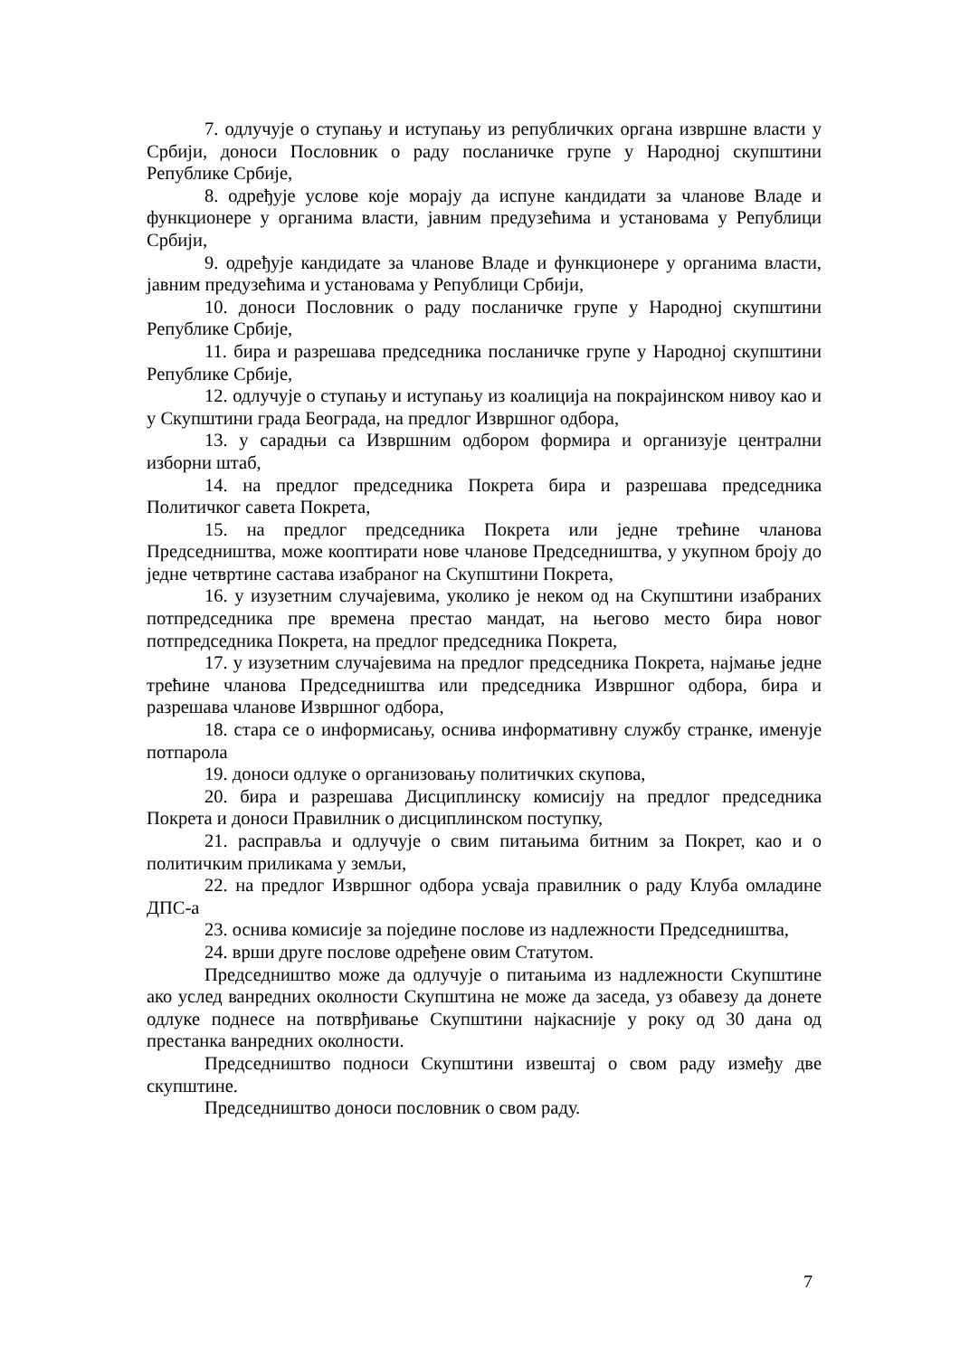7. одлучује о ступању и иступању из републичких органа извршне власти у Србији, доноси Пословник о раду посланичке групе у Народној скупштини Републике Србије,
8. одређује услове које морају да испуне кандидати за чланове Владе и функционере у органима власти, јавним предузећима и установама у Републици Србији,
9. одређује кандидате за чланове Владе и функционере у органима власти, јавним предузећима и установама у Републици Србији,
10. доноси Пословник о раду посланичке групе у Народној скупштини Републике Србије,
11. бира и разрешава председника посланичке групе у Народној скупштини Републике Србије,
12. одлучује о ступању и иступању из коалиција на покрајинском нивоу као и у Скупштини града Београда, на предлог Извршног одбора,
13. у сарадњи са Извршним одбором формира и организује централни изборни штаб,
14. на предлог председника Покрета бира и разрешава председника Политичког савета Покрета,
15. на предлог председника Покрета или једне трећине чланова Председништва, може кооптирати нове чланове Председништва, у укупном броју до једне четвртине састава изабраног на Скупштини Покрета,
16. у изузетним случајевима, уколико је неком од на Скупштини изабраних потпредседника пре времена престао мандат, на његово место бира новог потпредседника Покрета, на предлог председника Покрета,
17. у изузетним случајевима на предлог председника Покрета, најмање једне трећине чланова Председништва или председника Извршног одбора, бира и разрешава чланове Извршног одбора,
18. стара се о информисању, оснива информативну службу странке, именује потпарола
19. доноси одлуке о организовању политичких скупова,
20. бира и разрешава Дисциплинску комисију на предлог председника Покрета и доноси Правилник о дисциплинском поступку,
21. расправља и одлучује о свим питањима битним за Покрет, као и о политичким приликама у земљи,
22. на предлог Извршног одбора усваја правилник о раду Клуба омладине ДПС-а
23. оснива комисије за поједине послове из надлежности Председништва,
24. врши друге послове одређене овим Статутом.
Председништво може да одлучује о питањима из надлежности Скупштине ако услед ванредних околности Скупштина не може да заседа, уз обавезу да донете одлуке поднесе на потврђивање Скупштини најкасније у року од 30 дана од престанка ванредних околности.
Председништво подноси Скупштини извештај о свом раду између две скупштине.
Председништво доноси пословник о свом раду.
7